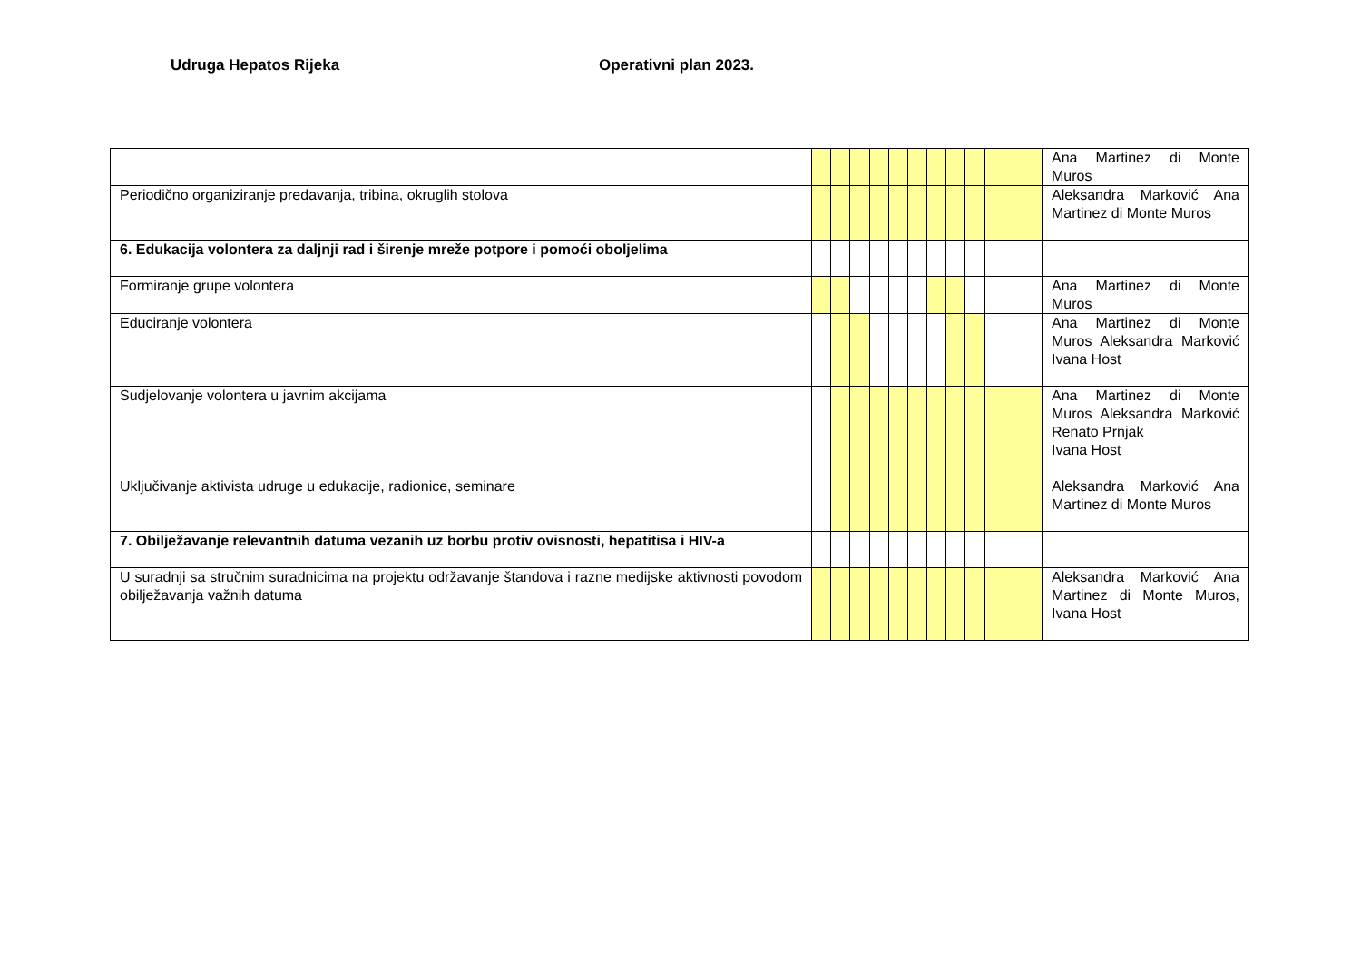Udruga Hepatos Rijeka Operativni plan 2023.
| | | | | | | | | | | | | | Ana Martinez di Monte Muros |
| Periodično organiziranje predavanja, tribina, okruglih stolova | | | | | | | | | | | | | Aleksandra Marković Ana Martinez di Monte Muros |
| 6. Edukacija volontera za daljnji rad i širenje mreže potpore i pomoći oboljelima | | | | | | | | | | | | | |
| Formiranje grupe volontera | | | | | | | | | | | | | Ana Martinez di Monte Muros |
| Educiranje volontera | | | | | | | | | | | | | Ana Martinez di Monte Muros Aleksandra Marković Ivana Host |
| Sudjelovanje volontera u javnim akcijama | | | | | | | | | | | | | Ana Martinez di Monte Muros Aleksandra Marković Renato Prnjak Ivana Host |
| Uključivanje aktivista udruge u edukacije, radionice, seminare | | | | | | | | | | | | | Aleksandra Marković Ana Martinez di Monte Muros |
| 7. Obilježavanje relevantnih datuma vezanih uz borbu protiv ovisnosti, hepatitisa i HIV-a | | | | | | | | | | | | | |
| U suradnji sa stručnim suradnicima na projektu održavanje štandova i razne medijske aktivnosti povodom obilježavanja važnih datuma | | | | | | | | | | | | | Aleksandra Marković Ana Martinez di Monte Muros, Ivana Host |